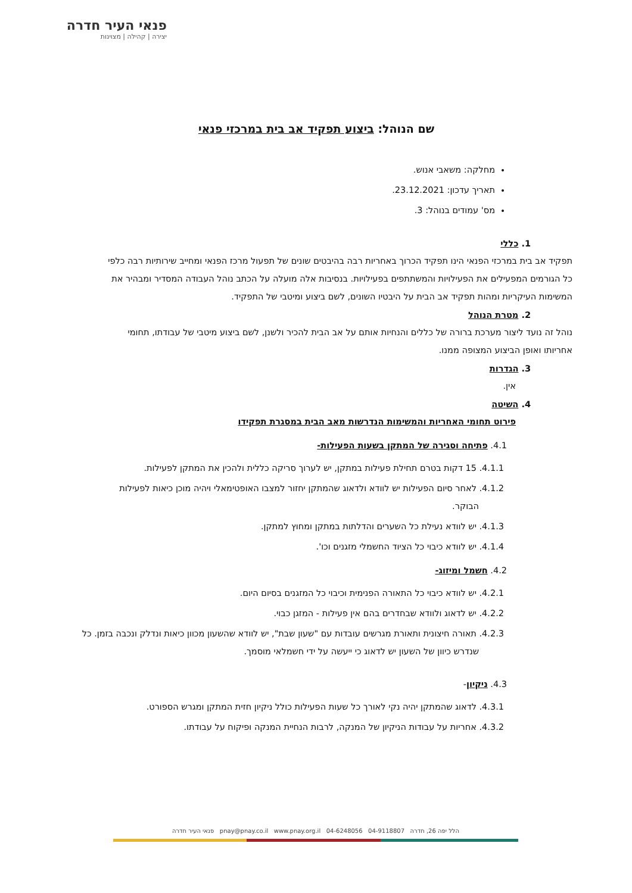פנאי העיר חדרה
יצירה | קהילה | מצוינות
שם הנוהל: ביצוע תפקיד אב בית במרכזי פנאי
מחלקה: משאבי אנוש.
תאריך עדכון: 23.12.2021.
מס' עמודים בנוהל: 3.
1. כללי
תפקיד אב בית במרכזי הפנאי הינו תפקיד הכרוך באחריות רבה בהיבטים שונים של תפעול מרכז הפנאי ומחייב שירותיות רבה כלפי כל הגורמים המפעילים את הפעילויות והמשתתפים בפעילויות. בנסיבות אלה מועלה על הכתב נוהל העבודה המסדיר ומבהיר את המשימות העיקריות ומהות תפקיד אב הבית על היבטיו השונים, לשם ביצוע ומיטבי של התפקיד.
2. מטרת הנוהל
נוהל זה נועד ליצור מערכת ברורה של כללים והנחיות אותם על אב הבית להכיר ולשנן, לשם ביצוע מיטבי של עבודתו, תחומי אחריותו ואופן הביצוע המצופה ממנו.
3. הגדרות
אין.
4. השיטה
פירוט תחומי האחריות והמשימות הנדרשות מאב הבית במסגרת תפקידו
4.1. פתיחה וסגירה של המתקן בשעות הפעילות-
4.1.1. 15 דקות בטרם תחילת פעילות במתקן, יש לערוך סריקה כללית ולהכין את המתקן לפעילות.
4.1.2. לאחר סיום הפעילות יש לוודא ולדאוג שהמתקן יחזור למצבו האופטימאלי ויהיה מוכן כיאות לפעילות הבוקר.
4.1.3. יש לוודא נעילת כל השערים והדלתות במתקן ומחוץ למתקן.
4.1.4. יש לוודא כיבוי כל הציוד החשמלי מזגנים וכו'.
4.2. חשמל ומיזוג-
4.2.1. יש לוודא כיבוי כל התאורה הפנימית וכיבוי כל המזגנים בסיום היום.
4.2.2. יש לדאוג ולוודא שבחדרים בהם אין פעילות - המזגן כבוי.
4.2.3. תאורה חיצונית ותאורת מגרשים עובדות עם "שעון שבת", יש לוודא שהשעון מכוון כיאות ונדלק ונכבה בזמן. כל שנדרש כיוון של השעון יש לדאוג כי ייעשה על ידי חשמלאי מוסמך.
4.3. ניקיון-
4.3.1. לדאוג שהמתקן יהיה נקי לאורך כל שעות הפעילות כולל ניקיון חזית המתקן ומגרש הספורט.
4.3.2. אחריות על עבודות הניקיון של המנקה, לרבות הנחיית המנקה ופיקוח על עבודתו.
פנאי העיר חדרה pnay@pnay.co.il www.pnay.org.il 04-6248056 04-9118807 הלל יפה 26, חדרה